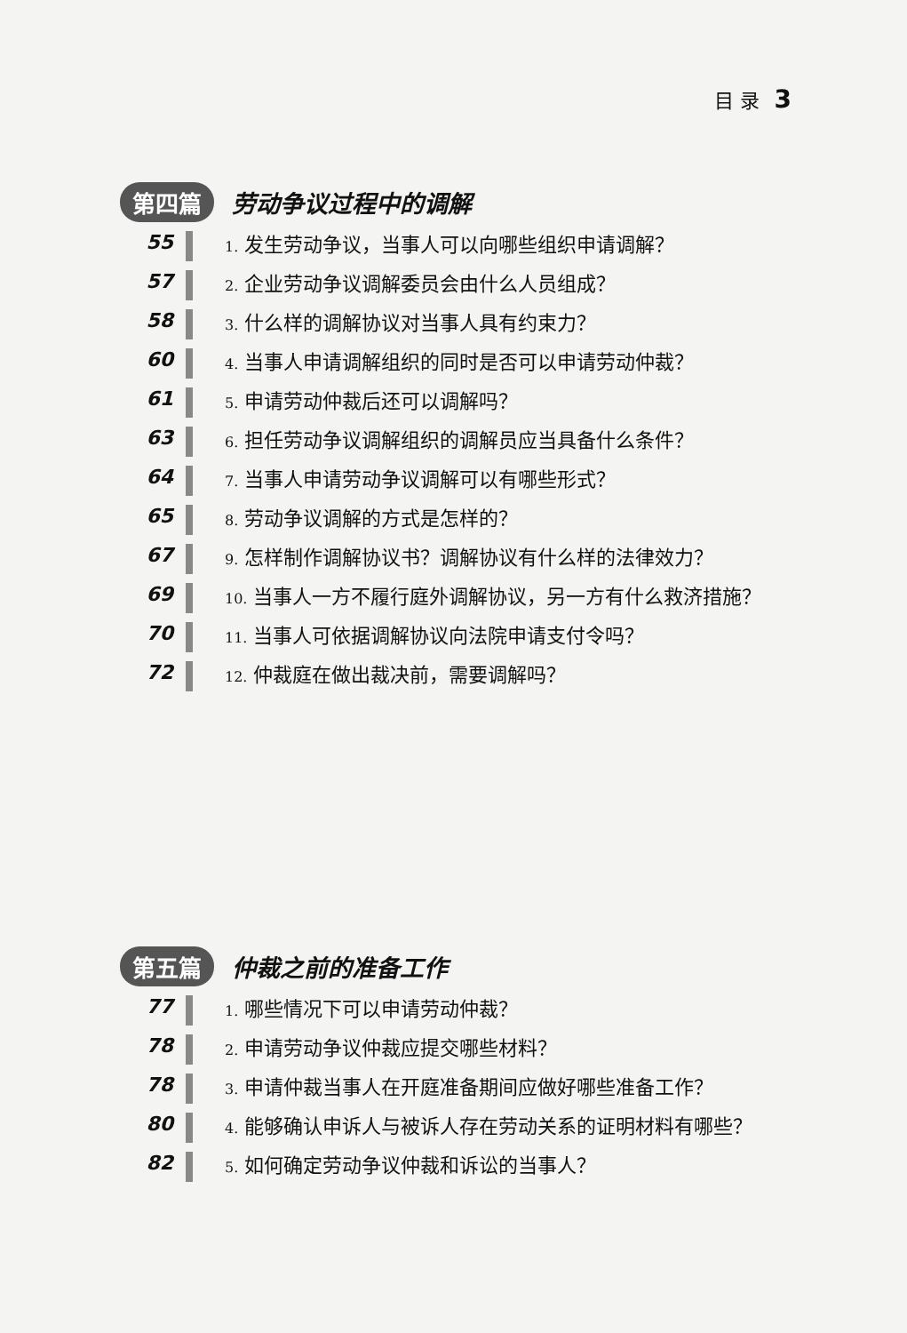目 录 3
第四篇 劳动争议过程中的调解
55
1. 发生劳动争议，当事人可以向哪些组织申请调解？
57
2. 企业劳动争议调解委员会由什么人员组成？
58
3. 什么样的调解协议对当事人具有约束力？
60
4. 当事人申请调解组织的同时是否可以申请劳动仲裁？
61
5. 申请劳动仲裁后还可以调解吗？
63
6. 担任劳动争议调解组织的调解员应当具备什么条件？
64
7. 当事人申请劳动争议调解可以有哪些形式？
65
8. 劳动争议调解的方式是怎样的？
67
9. 怎样制作调解协议书？调解协议有什么样的法律效力？
69
10. 当事人一方不履行庭外调解协议，另一方有什么救济措施？
70
11. 当事人可依据调解协议向法院申请支付令吗？
72
12. 仲裁庭在做出裁决前，需要调解吗？
第五篇 仲裁之前的准备工作
77
1. 哪些情况下可以申请劳动仲裁？
78
2. 申请劳动争议仲裁应提交哪些材料？
78
3. 申请仲裁当事人在开庭准备期间应做好哪些准备工作？
80
4. 能够确认申诉人与被诉人存在劳动关系的证明材料有哪些？
82
5. 如何确定劳动争议仲裁和诉讼的当事人？